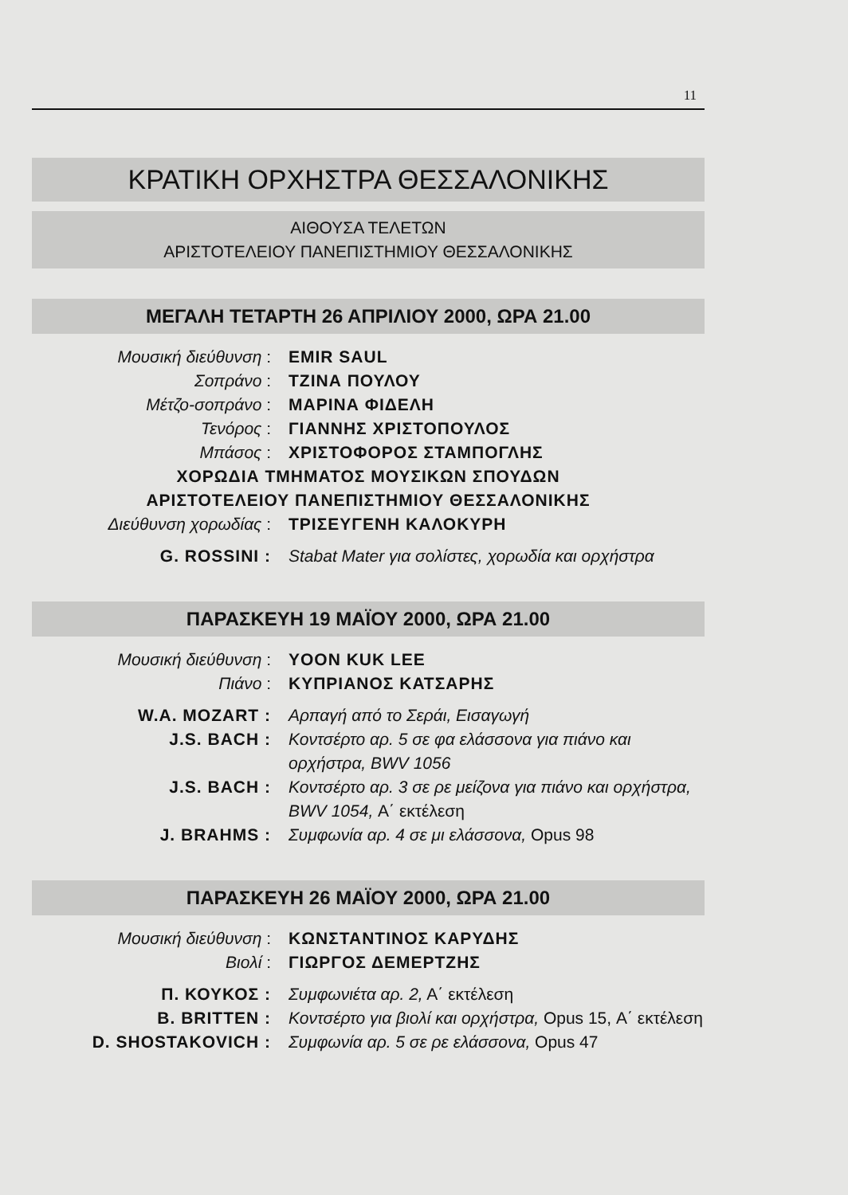11
ΚΡΑΤΙΚΗ ΟΡΧΗΣΤΡΑ ΘΕΣΣΑΛΟΝΙΚΗΣ
ΑΙΘΟΥΣΑ ΤΕΛΕΤΩΝ
ΑΡΙΣΤΟΤΕΛΕΙΟΥ ΠΑΝΕΠΙΣΤΗΜΙΟΥ ΘΕΣΣΑΛΟΝΙΚΗΣ
ΜΕΓΑΛΗ ΤΕΤΑΡΤΗ 26 ΑΠΡΙΛΙΟΥ 2000, ΩΡΑ 21.00
Μουσική διεύθυνση : EMIR SAUL
Σοπράνο : ΤΖΙΝΑ ΠΟΥΛΟΥ
Μέτζο-σοπράνο : ΜΑΡΙΝΑ ΦΙΔΕΛΗ
Τενόρος : ΓΙΑΝΝΗΣ ΧΡΙΣΤΟΠΟΥΛΟΣ
Μπάσος : ΧΡΙΣΤΟΦΟΡΟΣ ΣΤΑΜΠΟΓΛΗΣ
ΧΟΡΩΔΙΑ ΤΜΗΜΑΤΟΣ ΜΟΥΣΙΚΩΝ ΣΠΟΥΔΩΝ
ΑΡΙΣΤΟΤΕΛΕΙΟΥ ΠΑΝΕΠΙΣΤΗΜΙΟΥ ΘΕΣΣΑΛΟΝΙΚΗΣ
Διεύθυνση χορωδίας : ΤΡΙΣΕΥΓΕΝΗ ΚΑΛΟΚΥΡΗ
G. ROSSINI : Stabat Mater για σολίστες, χορωδία και ορχήστρα
ΠΑΡΑΣΚΕΥΗ 19 ΜΑΪΟΥ 2000, ΩΡΑ 21.00
Μουσική διεύθυνση : YOON KUK LEE
Πιάνο : ΚΥΠΡΙΑΝΟΣ ΚΑΤΣΑΡΗΣ
W.A. MOZART : Αρπαγή από το Σεράι, Εισαγωγή
J.S. BACH : Κοντσέρτο αρ. 5 σε φα ελάσσονα για πιάνο και ορχήστρα, BWV 1056
J.S. BACH : Κοντσέρτο αρ. 3 σε ρε μείζονα για πιάνο και ορχήστρα, BWV 1054, Α΄ εκτέλεση
J. BRAHMS : Συμφωνία αρ. 4 σε μι ελάσσονα, Opus 98
ΠΑΡΑΣΚΕΥΗ 26 ΜΑΪΟΥ 2000, ΩΡΑ 21.00
Μουσική διεύθυνση : ΚΩΝΣΤΑΝΤΙΝΟΣ ΚΑΡΥΔΗΣ
Βιολί : ΓΙΩΡΓΟΣ ΔΕΜΕΡΤΖΗΣ
Π. ΚΟΥΚΟΣ : Συμφωνιέτα αρ. 2, Α΄ εκτέλεση
B. BRITTEN : Κοντσέρτο για βιολί και ορχήστρα, Opus 15, Α΄ εκτέλεση
D. SHOSTAKOVICH : Συμφωνία αρ. 5 σε ρε ελάσσονα, Opus 47